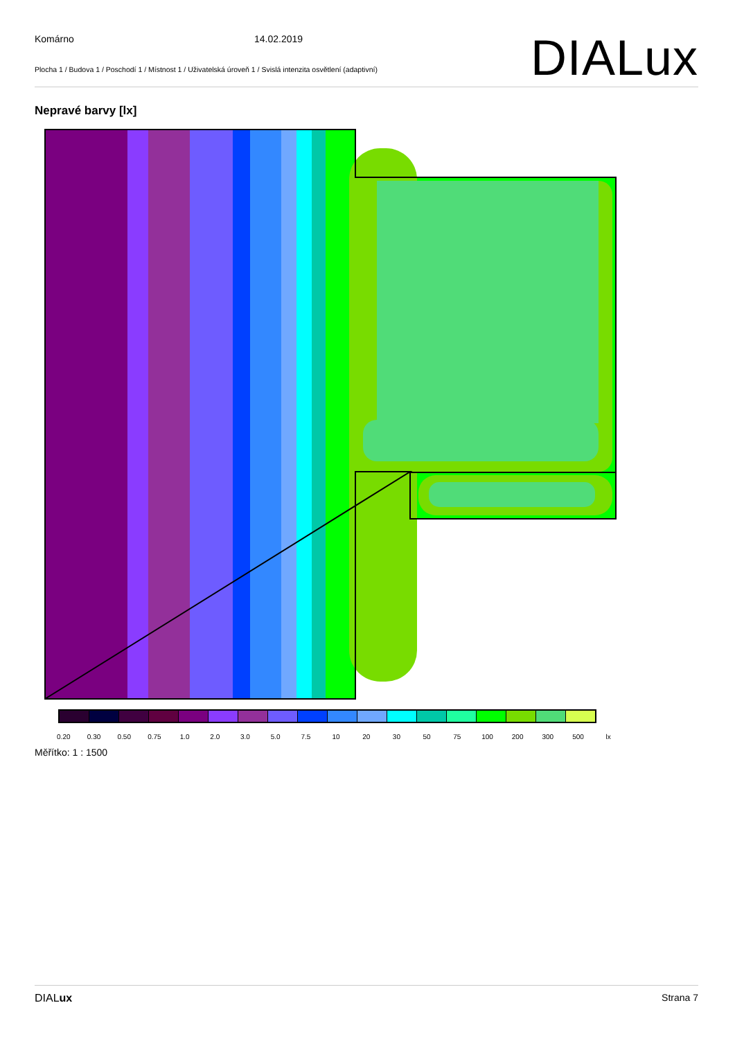Komárno 14.02.2019
Plocha 1 / Budova 1 / Poschodí 1 / Místnost 1 / Uživatelská úroveň 1 / Svislá intenzita osvětlení (adaptivní)
DIALux
Nepravé barvy [lx]
0.20 0.30 0.50 0.75 1.0 2.0 3.0 5.0 7.5 10 20 30 50 75 100 200 300 500 lx
Měřítko: 1 : 1500
DIALux Strana 7